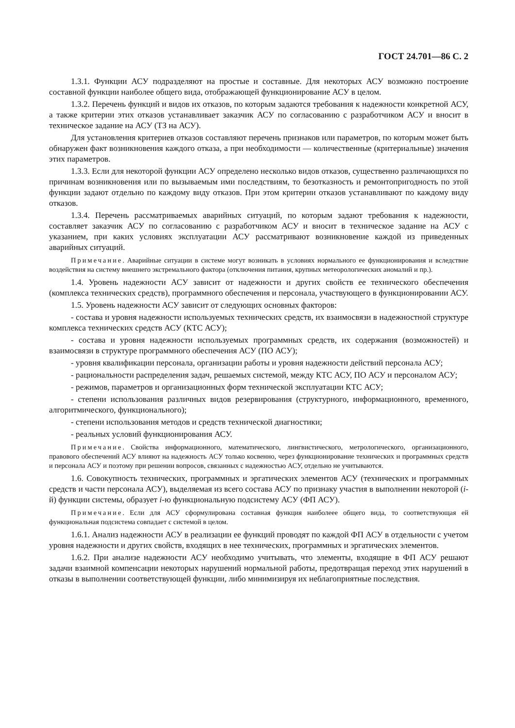ГОСТ 24.701—86 С. 2
1.3.1. Функции АСУ подразделяют на простые и составные. Для некоторых АСУ возможно построение составной функции наиболее общего вида, отображающей функционирование АСУ в целом.
1.3.2. Перечень функций и видов их отказов, по которым задаются требования к надежности конкретной АСУ, а также критерии этих отказов устанавливает заказчик АСУ по согласованию с разработчиком АСУ и вносит в техническое задание на АСУ (ТЗ на АСУ).
Для установления критериев отказов составляют перечень признаков или параметров, по которым может быть обнаружен факт возникновения каждого отказа, а при необходимости — количественные (критериальные) значения этих параметров.
1.3.3. Если для некоторой функции АСУ определено несколько видов отказов, существенно различающихся по причинам возникновения или по вызываемым ими последствиям, то безотказность и ремонтопригодность по этой функции задают отдельно по каждому виду отказов. При этом критерии отказов устанавливают по каждому виду отказов.
1.3.4. Перечень рассматриваемых аварийных ситуаций, по которым задают требования к надежности, составляет заказчик АСУ по согласованию с разработчиком АСУ и вносит в техническое задание на АСУ с указанием, при каких условиях эксплуатации АСУ рассматривают возникновение каждой из приведенных аварийных ситуаций.
Примечание. Аварийные ситуации в системе могут возникать в условиях нормального ее функционирования и вследствие воздействия на систему внешнего экстремального фактора (отключения питания, крупных метеорологических аномалий и пр.).
1.4. Уровень надежности АСУ зависит от надежности и других свойств ее технического обеспечения (комплекса технических средств), программного обеспечения и персонала, участвующего в функционировании АСУ.
1.5. Уровень надежности АСУ зависит от следующих основных факторов:
- состава и уровня надежности используемых технических средств, их взаимосвязи в надежностной структуре комплекса технических средств АСУ (КТС АСУ);
- состава и уровня надежности используемых программных средств, их содержания (возможностей) и взаимосвязи в структуре программного обеспечения АСУ (ПО АСУ);
- уровня квалификации персонала, организации работы и уровня надежности действий персонала АСУ;
- рациональности распределения задач, решаемых системой, между КТС АСУ, ПО АСУ и персоналом АСУ;
- режимов, параметров и организационных форм технической эксплуатации КТС АСУ;
- степени использования различных видов резервирования (структурного, информационного, временного, алгоритмического, функционального);
- степени использования методов и средств технической диагностики;
- реальных условий функционирования АСУ.
Примечание. Свойства информационного, математического, лингвистического, метрологического, организационного, правового обеспечений АСУ влияют на надежность АСУ только косвенно, через функционирование технических и программных средств и персонала АСУ и поэтому при решении вопросов, связанных с надежностью АСУ, отдельно не учитываются.
1.6. Совокупность технических, программных и эргатических элементов АСУ (технических и программных средств и части персонала АСУ), выделяемая из всего состава АСУ по признаку участия в выполнении некоторой (i-й) функции системы, образует i-ю функциональную подсистему АСУ (ФП АСУ).
Примечание. Если для АСУ сформулирована составная функция наиболеее общего вида, то соответствующая ей функциональная подсистема совпадает с системой в целом.
1.6.1. Анализ надежности АСУ в реализации ее функций проводят по каждой ФП АСУ в отдельности с учетом уровня надежности и других свойств, входящих в нее технических, программных и эргатических элементов.
1.6.2. При анализе надежности АСУ необходимо учитывать, что элементы, входящие в ФП АСУ решают задачи взаимной компенсации некоторых нарушений нормальной работы, предотвращая переход этих нарушений в отказы в выполнении соответствующей функции, либо минимизируя их неблагоприятные последствия.